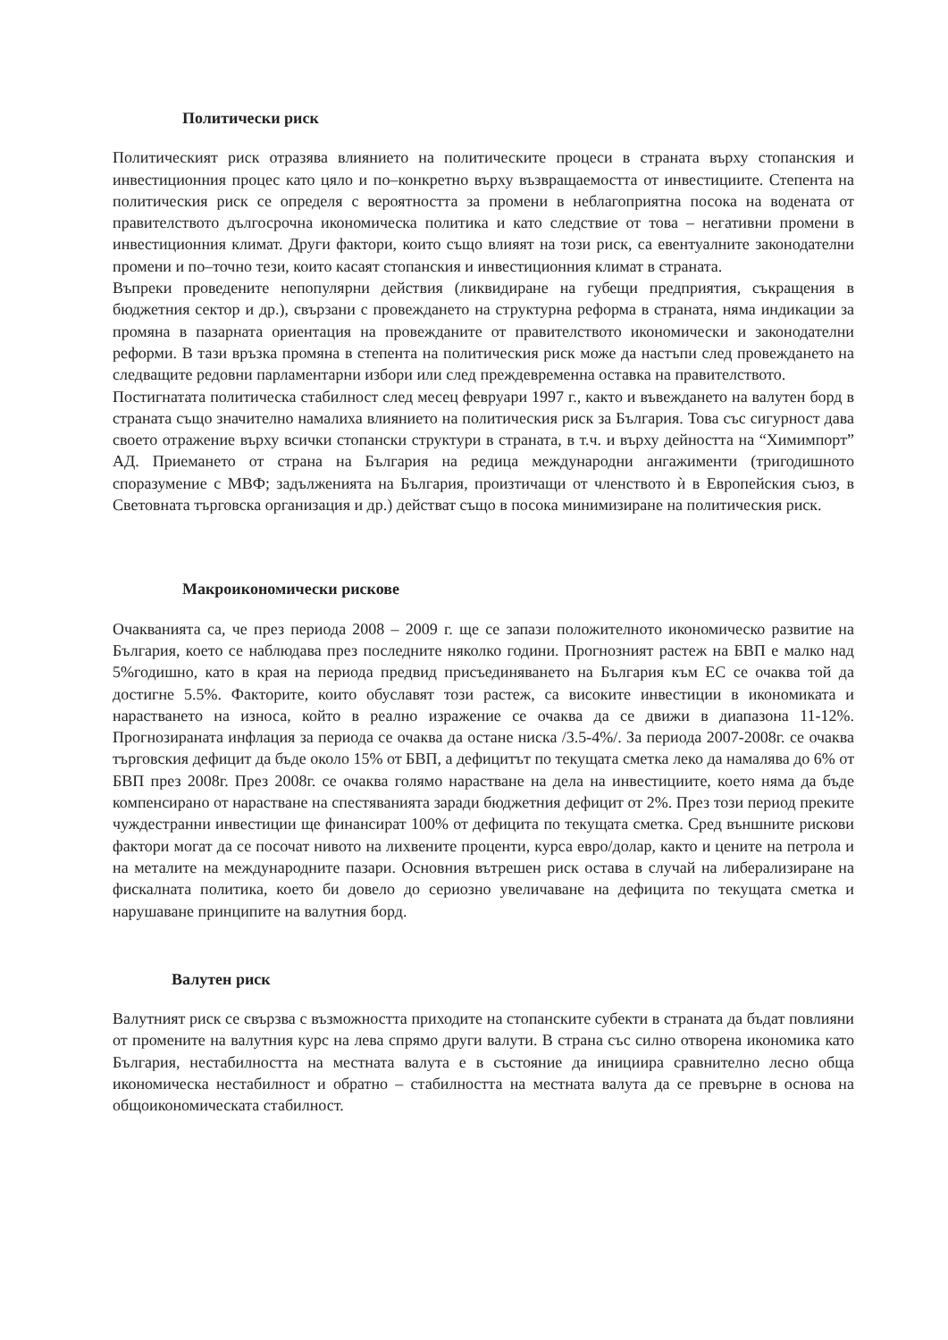Политически риск
Политическият риск отразява влиянието на политическите процеси в страната върху стопанския и инвестиционния процес като цяло и по–конкретно върху възвращаемостта от инвестициите. Степента на политическия риск се определя с вероятността за промени в неблагоприятна посока на водената от правителството дългосрочна икономическа политика и като следствие от това – негативни промени в инвестиционния климат. Други фактори, които също влияят на този риск, са евентуалните законодателни промени и по–точно тези, които касаят стопанския и инвестиционния климат в страната.
Въпреки проведените непопулярни действия (ликвидиране на губещи предприятия, съкращения в бюджетния сектор и др.), свързани с провеждането на структурна реформа в страната, няма индикации за промяна в пазарната ориентация на провежданите от правителството икономически и законодателни реформи. В тази връзка промяна в степента на политическия риск може да настъпи след провеждането на следващите редовни парламентарни избори или след преждевременна оставка на правителството.
Постигнатата политическа стабилност след месец февруари 1997 г., както и въвеждането на валутен борд в страната също значително намалиха влиянието на политическия риск за България. Това със сигурност дава своето отражение върху всички стопански структури в страната, в т.ч. и върху дейността на “Химимпорт” АД. Приемането от страна на България на редица международни ангажименти (тригодишното споразумение с МВФ; задълженията на България, произтичащи от членството ѝ в Европейския съюз, в Световната търговска организация и др.) действат също в посока минимизиране на политическия риск.
Макроикономически рискове
Очакванията са, че през периода 2008 – 2009 г. ще се запази положителното икономическо развитие на България, което се наблюдава през последните няколко години. Прогнозният растеж на БВП е малко над 5%годишно, като в края на периода предвид присъединяването на България към ЕС се очаква той да достигне 5.5%. Факторите, които обуславят този растеж, са високите инвестиции в икономиката и нарастването на износа, който в реално изражение се очаква да се движи в диапазона 11-12%. Прогнозираната инфлация за периода се очаква да остане ниска /3.5-4%/. За периода 2007-2008г. се очаква търговския дефицит да бъде около 15% от БВП, а дефицитът по текущата сметка леко да намалява до 6% от БВП през 2008г. През 2008г. се очаква голямо нарастване на дела на инвестициите, което няма да бъде компенсирано от нарастване на спестяванията заради бюджетния дефицит от 2%. През този период преките чуждестранни инвестиции ще финансират 100% от дефицита по текущата сметка. Сред външните рискови фактори могат да се посочат нивото на лихвените проценти, курса евро/долар, както и цените на петрола и на металите на международните пазари. Основния вътрешен риск остава в случай на либерализиране на фискалната политика, което би довело до сериозно увеличаване на дефицита по текущата сметка и нарушаване принципите на валутния борд.
Валутен риск
Валутният риск се свързва с възможността приходите на стопанските субекти в страната да бъдат повлияни от промените на валутния курс на лева спрямо други валути. В страна със силно отворена икономика като България, нестабилността на местната валута е в състояние да инициира сравнително лесно обща икономическа нестабилност и обратно – стабилността на местната валута да се превърне в основа на общоикономическата стабилност.